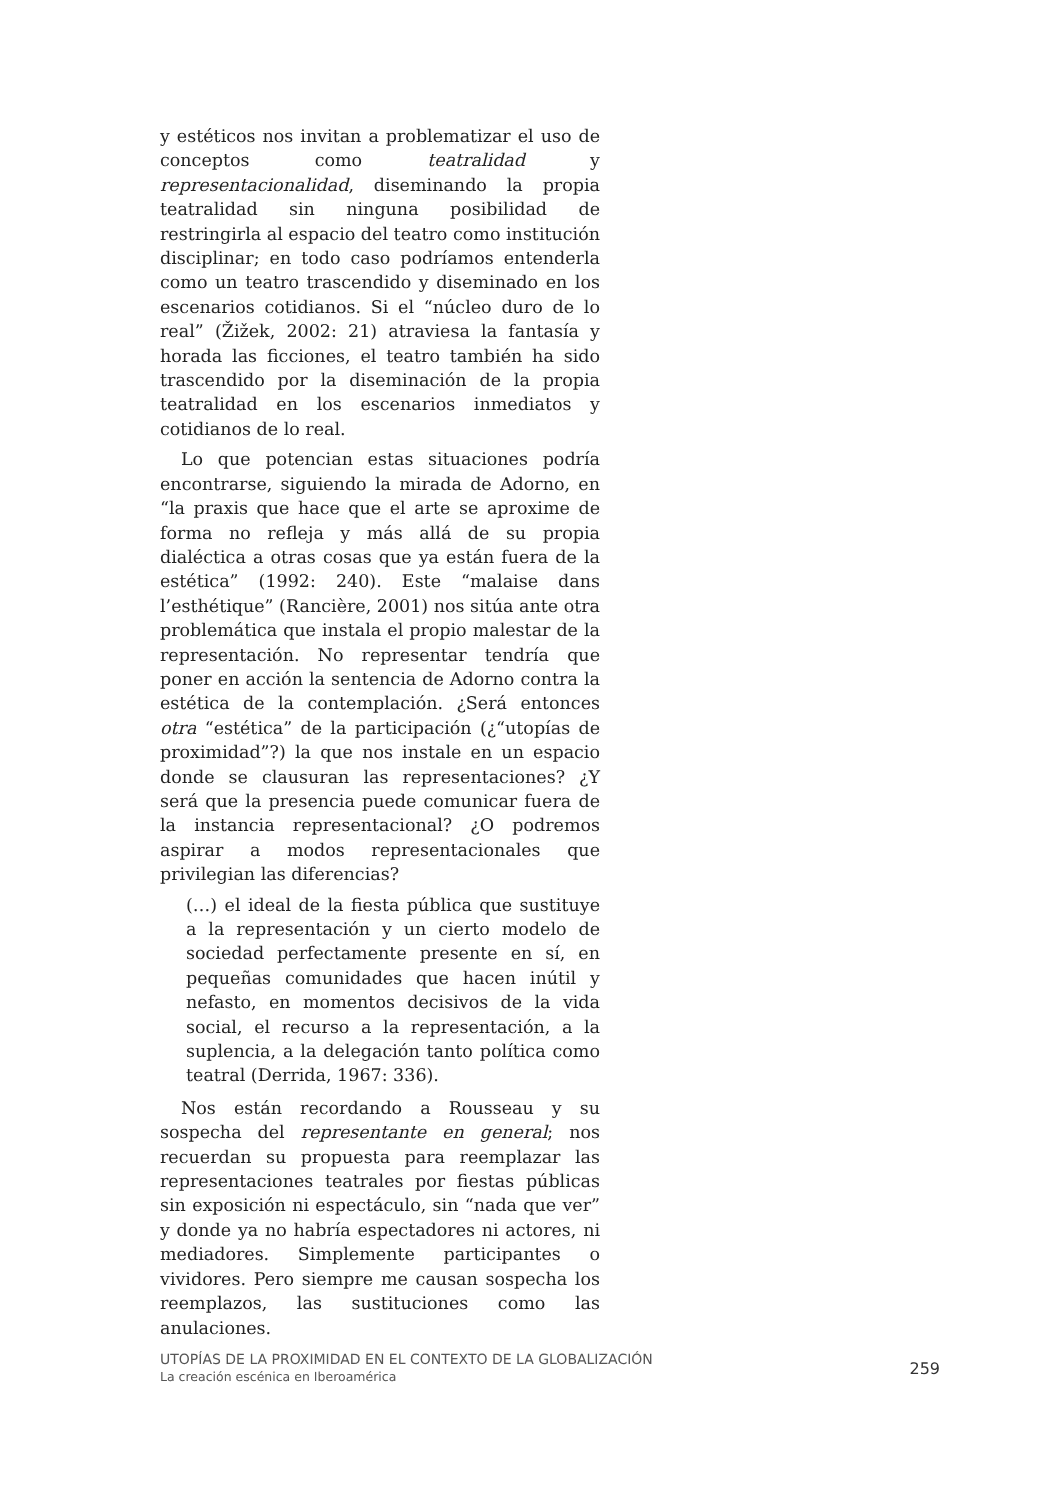y estéticos nos invitan a problematizar el uso de conceptos como teatralidad y representacionalidad, diseminando la propia teatralidad sin ninguna posibilidad de restringirla al espacio del teatro como institución disciplinar; en todo caso podríamos entenderla como un teatro trascendido y diseminado en los escenarios cotidianos. Si el “núcleo duro de lo real” (Žižek, 2002: 21) atraviesa la fantasía y horada las ficciones, el teatro también ha sido trascendido por la diseminación de la propia teatralidad en los escenarios inmediatos y cotidianos de lo real.
Lo que potencian estas situaciones podría encontrarse, siguiendo la mirada de Adorno, en “la praxis que hace que el arte se aproxime de forma no refleja y más allá de su propia dialéctica a otras cosas que ya están fuera de la estética” (1992: 240). Este “malaise dans l’esthétique” (Rancière, 2001) nos sitúa ante otra problemática que instala el propio malestar de la representación. No representar tendría que poner en acción la sentencia de Adorno contra la estética de la contemplación. ¿Será entonces otra “estética” de la participación (¿“utopías de proximidad”?) la que nos instale en un espacio donde se clausuran las representaciones? ¿Y será que la presencia puede comunicar fuera de la instancia representacional? ¿O podremos aspirar a modos representacionales que privilegian las diferencias?
(…) el ideal de la fiesta pública que sustituye a la representación y un cierto modelo de sociedad perfectamente presente en sí, en pequeñas comunidades que hacen inútil y nefasto, en momentos decisivos de la vida social, el recurso a la representación, a la suplencia, a la delegación tanto política como teatral (Derrida, 1967: 336).
Nos están recordando a Rousseau y su sospecha del representante en general; nos recuerdan su propuesta para reemplazar las representaciones teatrales por fiestas públicas sin exposición ni espectáculo, sin “nada que ver” y donde ya no habría espectadores ni actores, ni mediadores. Simplemente participantes o vividores. Pero siempre me causan sospecha los reemplazos, las sustituciones como las anulaciones.
UTOPÍAS DE LA PROXIMIDAD EN EL CONTEXTO DE LA GLOBALIZACIÓN
La creación escénica en Iberoamérica
259